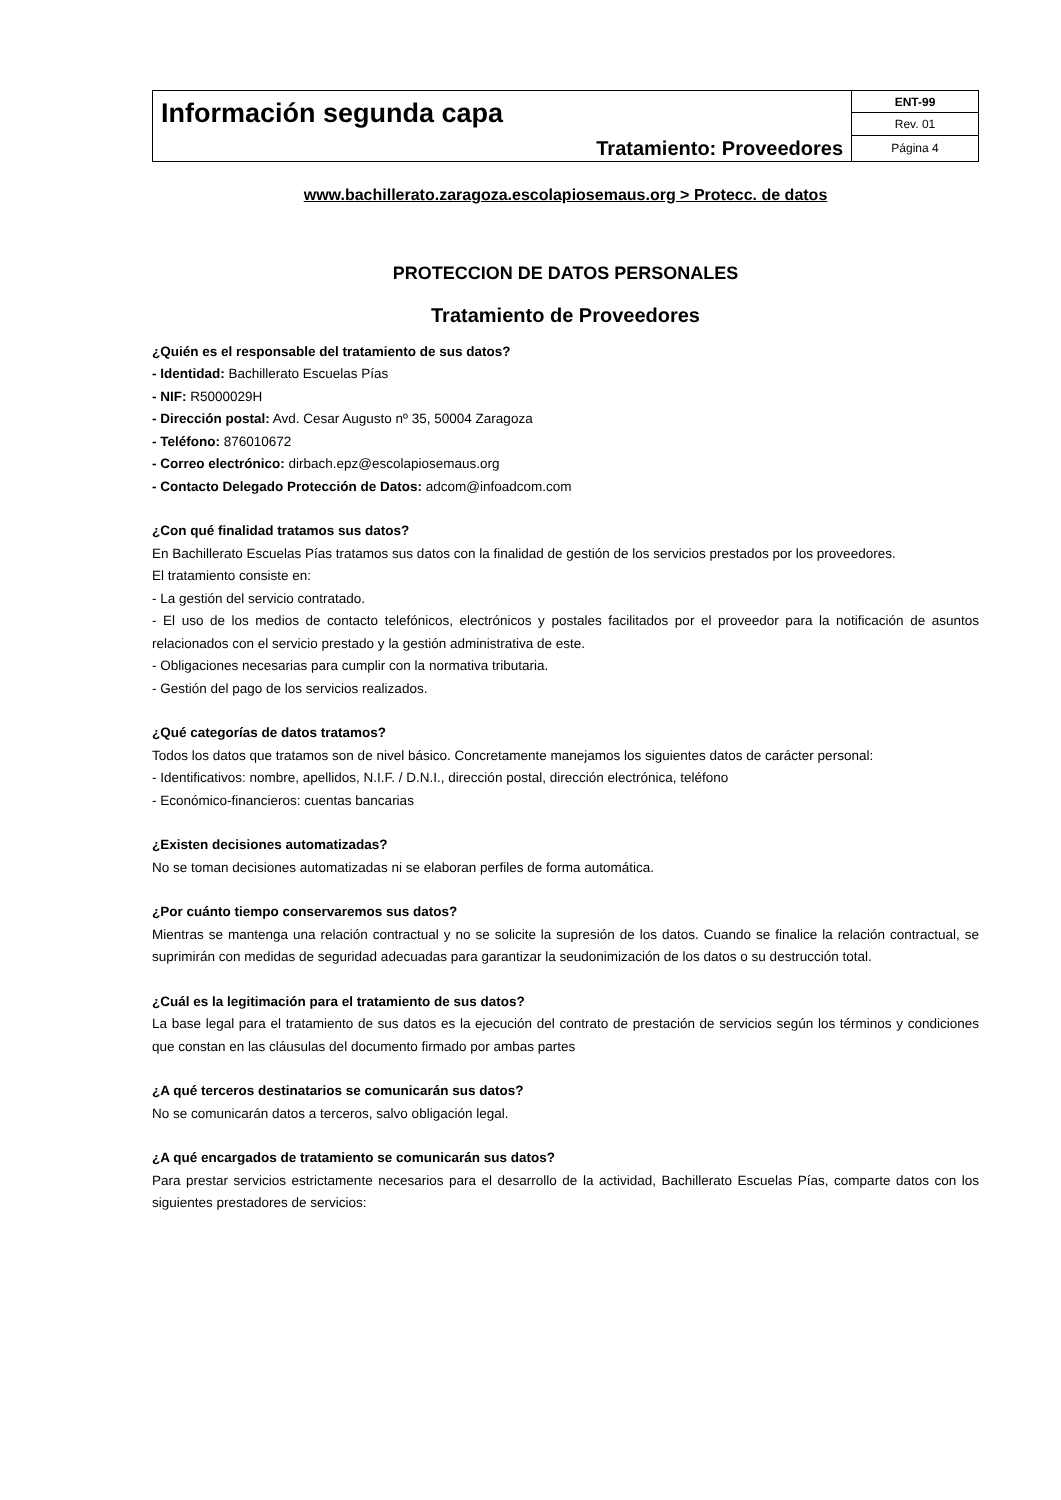| Información segunda capa | ENT-99 |
| | Rev. 01 |
| Tratamiento: Proveedores | Página 4 |
www.bachillerato.zaragoza.escolapiosemaus.org > Protecc. de datos
PROTECCION DE DATOS PERSONALES
Tratamiento de Proveedores
¿Quién es el responsable del tratamiento de sus datos?
- Identidad: Bachillerato Escuelas Pías
- NIF: R5000029H
- Dirección postal: Avd. Cesar Augusto nº 35, 50004 Zaragoza
- Teléfono: 876010672
- Correo electrónico: dirbach.epz@escolapiosemaus.org
- Contacto Delegado Protección de Datos: adcom@infoadcom.com
¿Con qué finalidad tratamos sus datos?
En Bachillerato Escuelas Pías tratamos sus datos con la finalidad de gestión de los servicios prestados por los proveedores.
El tratamiento consiste en:
- La gestión del servicio contratado.
- El uso de los medios de contacto telefónicos, electrónicos y postales facilitados por el proveedor para la notificación de asuntos relacionados con el servicio prestado y la gestión administrativa de este.
- Obligaciones necesarias para cumplir con la normativa tributaria.
- Gestión del pago de los servicios realizados.
¿Qué categorías de datos tratamos?
Todos los datos que tratamos son de nivel básico. Concretamente manejamos los siguientes datos de carácter personal:
- Identificativos: nombre, apellidos, N.I.F. / D.N.I., dirección postal, dirección electrónica, teléfono
- Económico-financieros: cuentas bancarias
¿Existen decisiones automatizadas?
No se toman decisiones automatizadas ni se elaboran perfiles de forma automática.
¿Por cuánto tiempo conservaremos sus datos?
Mientras se mantenga una relación contractual y no se solicite la supresión de los datos. Cuando se finalice la relación contractual, se suprimirán con medidas de seguridad adecuadas para garantizar la seudonimización de los datos o su destrucción total.
¿Cuál es la legitimación para el tratamiento de sus datos?
La base legal para el tratamiento de sus datos es la ejecución del contrato de prestación de servicios según los términos y condiciones que constan en las cláusulas del documento firmado por ambas partes
¿A qué terceros destinatarios se comunicarán sus datos?
No se comunicarán datos a terceros, salvo obligación legal.
¿A qué encargados de tratamiento se comunicarán sus datos?
Para prestar servicios estrictamente necesarios para el desarrollo de la actividad, Bachillerato Escuelas Pías, comparte datos con los siguientes prestadores de servicios: